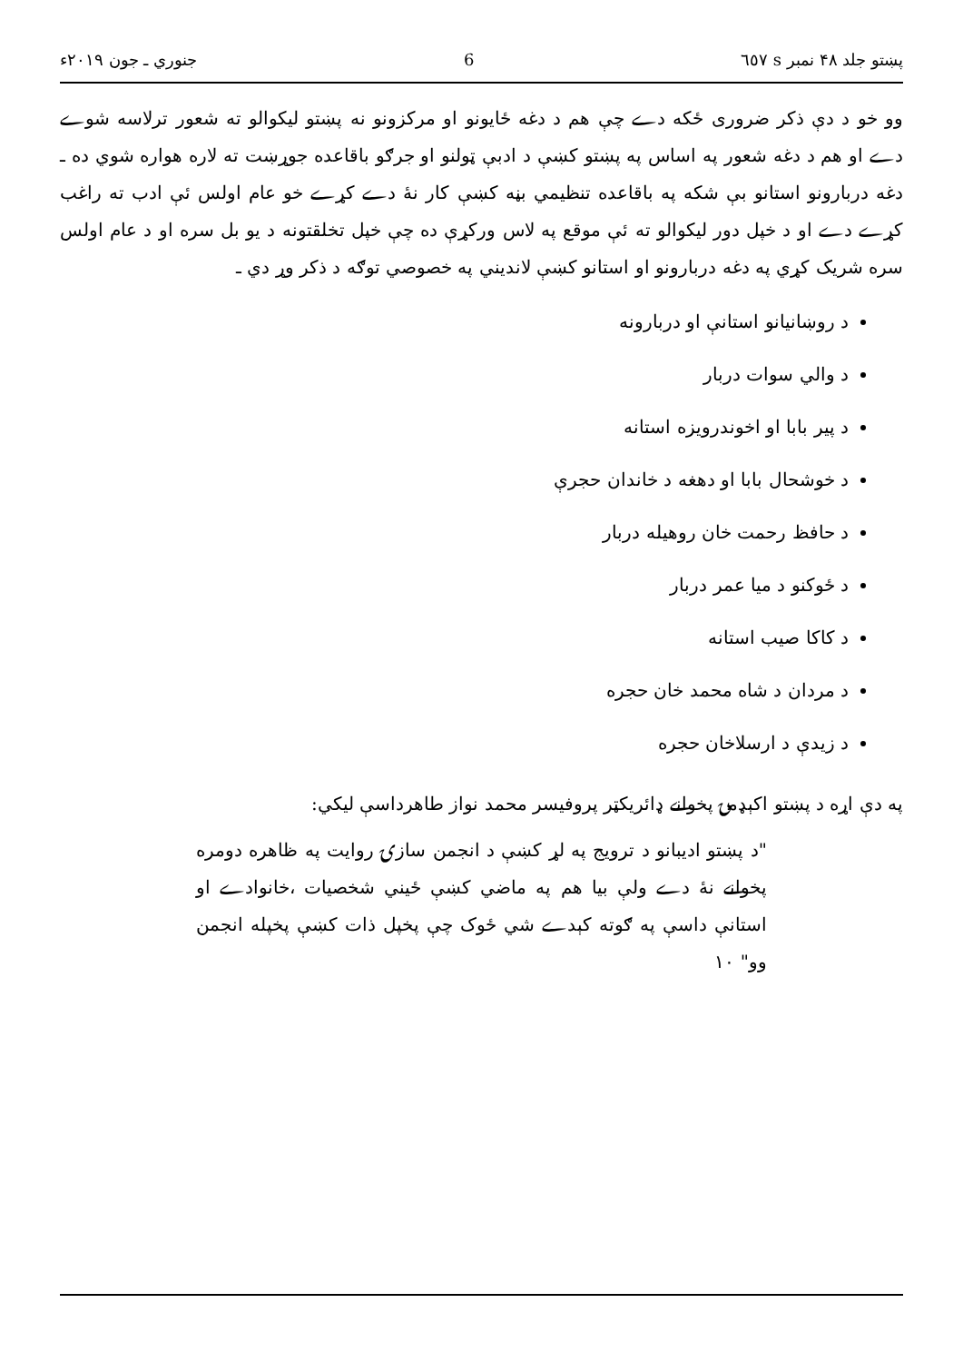پښتو جلد ۴۸ نمبر s ٦٥٧ 6 جنوري ـ جون ۲۰۱۹ء
وو خو د دې ذکر ضروری ځکه دے چې هم د دغه ځايونو او مرکزونو نه پښتو ليکوالو ته شعور ترلاسه شوے دے او هم د دغه شعور په اساس په پښتو کښې د ادبې ټولنو او جرګو باقاعده جوړښت ته لاره هواره شوي ده ـ دغه دربارونو استانو بې شکه په باقاعده تنظيمي بڼه کښې کار نۀ دے کړے خو عام اولس ئې ادب ته راغب کړے دے او د خپل دور ليکوالو ته ئې موقع په لاس ورکړې ده چې خپل تخلقتونه د يو بل سره او د عام اولس سره شريک کړي په دغه دربارونو او استانو کښې لانديني په خصوصي توګه د ذکر وړ دي ـ
د روښانيانو استانې او دربارونه
د والي سوات دربار
د پير بابا او اخوندرويزه استانه
د خوشحال بابا او دهغه د خاندان حجرې
د حافظ رحمت خان روهيله دربار
د ځوکنو د ميا عمر دربار
د کاکا صيب استانه
د مردان د شاه محمد خان حجره
د زيدې د ارسلاخان حجره
په دې اړه د پښتو اکېډمۍ پخوانے ډائريکټر پروفيسر محمد نواز طاهرداسې ليکي:
"د پښتو اديبانو د ترويج په لړ کښې د انجمن سازۍ روايت په ظاهره دومره پخوانے نۀ دے ولې بيا هم په ماضي کښې ځيني شخصيات ،خانوادے او استانې داسې په ګوته کېدے شي ځوک چې پخپل ذات کښې پخپله انجمن وو" ۱۰